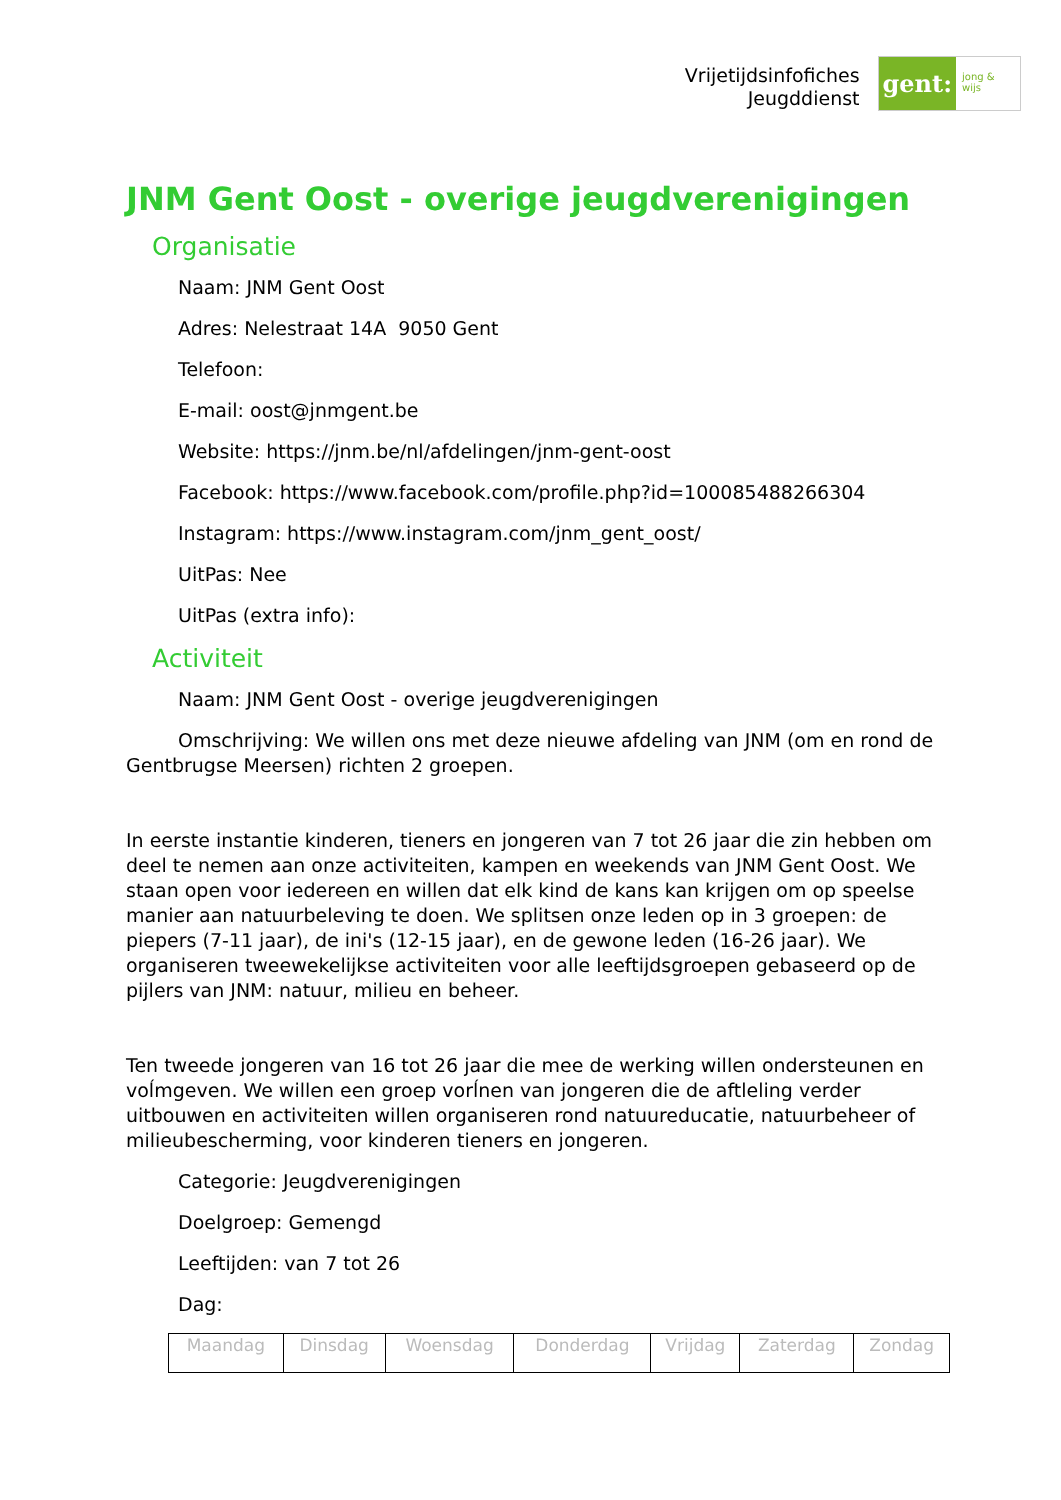Vrijetijdsinfofiches
Jeugddienst
gent:
jong & wijs
JNM Gent Oost - overige jeugdverenigingen
Organisatie
Naam: JNM Gent Oost
Adres: Nelestraat 14A 9050 Gent
Telefoon:
E-mail: oost@jnmgent.be
Website: https://jnm.be/nl/afdelingen/jnm-gent-oost
Facebook: https://www.facebook.com/profile.php?id=100085488266304
Instagram: https://www.instagram.com/jnm_gent_oost/
UitPas: Nee
UitPas (extra info):
Activiteit
Naam: JNM Gent Oost - overige jeugdverenigingen
Omschrijving: We willen ons met deze nieuwe afdeling van JNM (om en rond de Gentbrugse Meersen) richten 2 groepen.
In eerste instantie kinderen, tieners en jongeren van 7 tot 26 jaar die zin hebben om deel te nemen aan onze activiteiten, kampen en weekends van JNM Gent Oost. We staan open voor iedereen en willen dat elk kind de kans kan krijgen om op speelse manier aan natuurbeleving te doen. We splitsen onze leden op in 3 groepen: de piepers (7-11 jaar), de ini's (12-15 jaar), en de gewone leden (16-26 jaar). We organiseren tweewekelijkse activiteiten voor alle leeftijdsgroepen gebaseerd op de pijlers van JNM: natuur, milieu en beheer.
Ten tweede jongeren van 16 tot 26 jaar die mee de werking willen ondersteunen en voĺmgeven. We willen een groep vorĺnen van jongeren die de aftleling verder uitbouwen en activiteiten willen organiseren rond natuureducatie, natuurbeheer of milieubescherming, voor kinderen tieners en jongeren.
Categorie: Jeugdverenigingen
Doelgroep: Gemengd
Leeftijden: van 7 tot 26
Dag:
| Maandag | Dinsdag | Woensdag | Donderdag | Vrijdag | Zaterdag | Zondag |